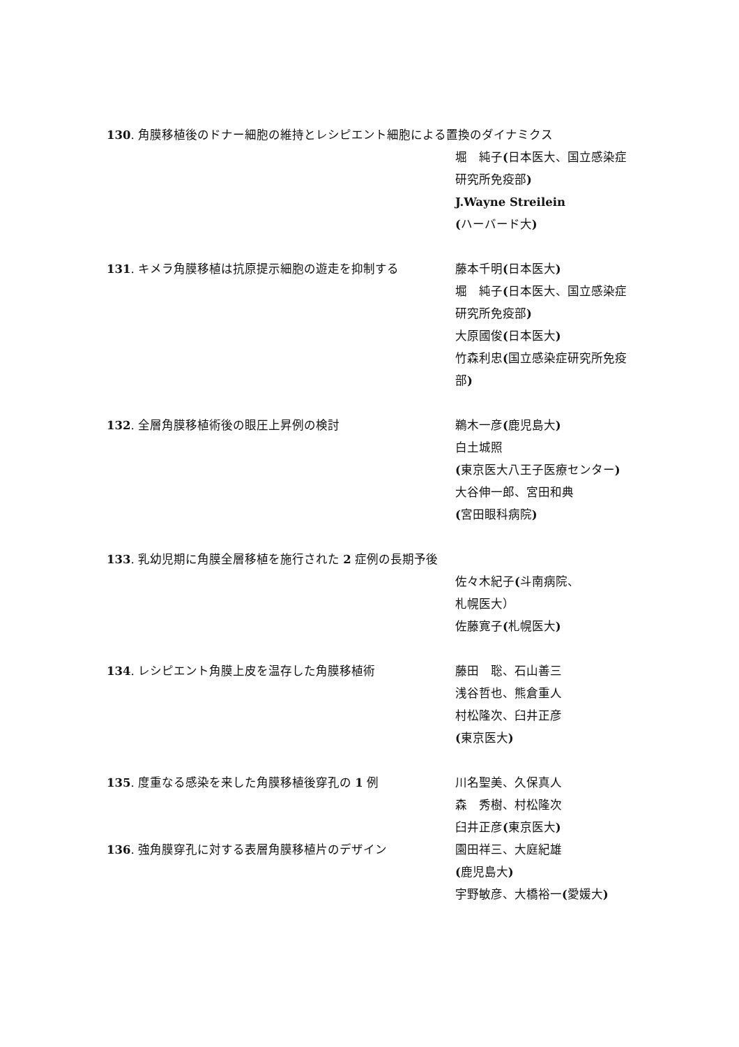130. 角膜移植後のドナー細胞の維持とレシピエント細胞による置換のダイナミクス
堀　純子(日本医大、国立感染症研究所免疫部)
J.Wayne Streilein
(ハーバード大)
131. キメラ角膜移植は抗原提示細胞の遊走を抑制する 藤本千明(日本医大)
堀　純子(日本医大、国立感染症研究所免疫部)
大原國俊(日本医大)
竹森利忠(国立感染症研究所免疫部)
132. 全層角膜移植術後の眼圧上昇例の検討 鵜木一彦(鹿児島大)
白土城照
(東京医大八王子医療センター)
大谷伸一郎、宮田和典
(宮田眼科病院)
133. 乳幼児期に角膜全層移植を施行された 2 症例の長期予後
佐々木紀子(斗南病院、
札幌医大）
佐藤寛子(札幌医大)
134. レシピエント角膜上皮を温存した角膜移植術 藤田　聡、石山善三
浅谷哲也、熊倉重人
村松隆次、臼井正彦
(東京医大)
135. 度重なる感染を来した角膜移植後穿孔の 1 例 川名聖美、久保真人
森　秀樹、村松隆次
臼井正彦(東京医大)
136. 強角膜穿孔に対する表層角膜移植片のデザイン 園田祥三、大庭紀雄
(鹿児島大)
宇野敏彦、大橋裕一(愛媛大)